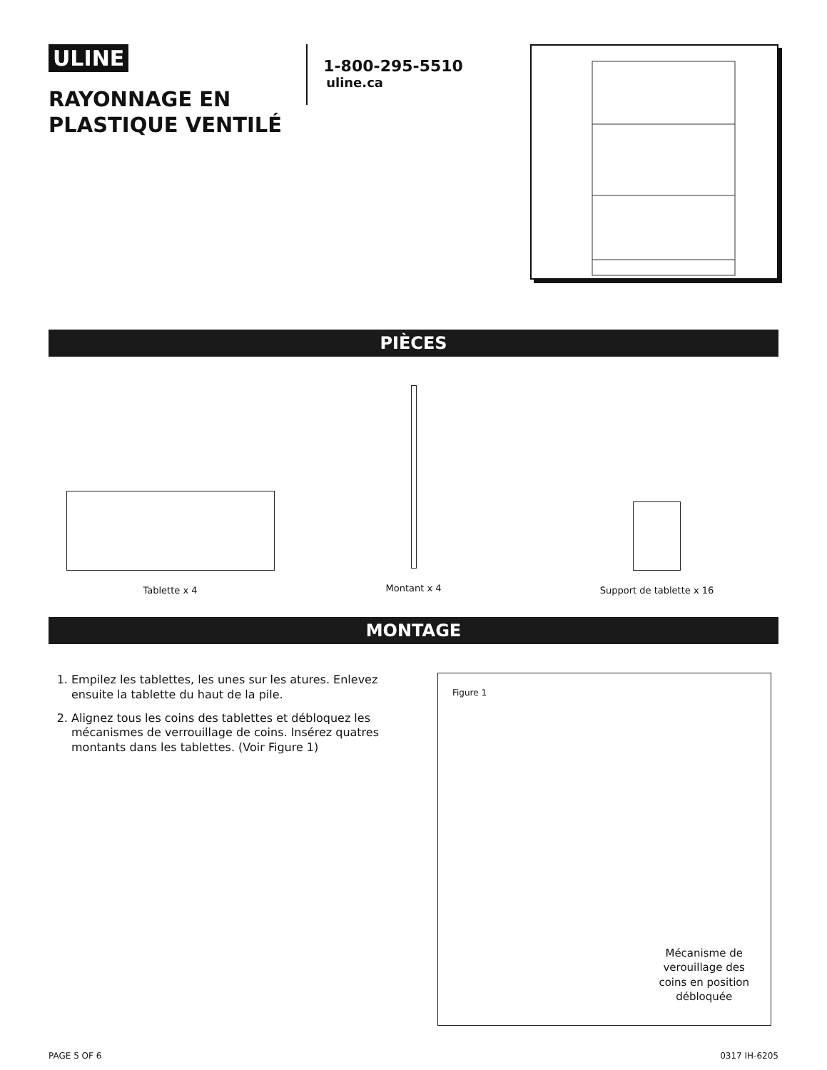ULINE
RAYONNAGE EN
PLASTIQUE VENTILÉ
1-800-295-5510
uline.ca
PIÈCES
Tablette x 4
Montant x 4
Support de tablette x 16
MONTAGE
1. Empilez les tablettes, les unes sur les atures. Enlevez ensuite la tablette du haut de la pile.
2. Alignez tous les coins des tablettes et débloquez les mécanismes de verrouillage de coins. Insérez quatres montants dans les tablettes. (Voir Figure 1)
Figure 1
Mécanisme de
verouillage des
coins en position
débloquée
PAGE 5 OF 6 0317 IH-6205